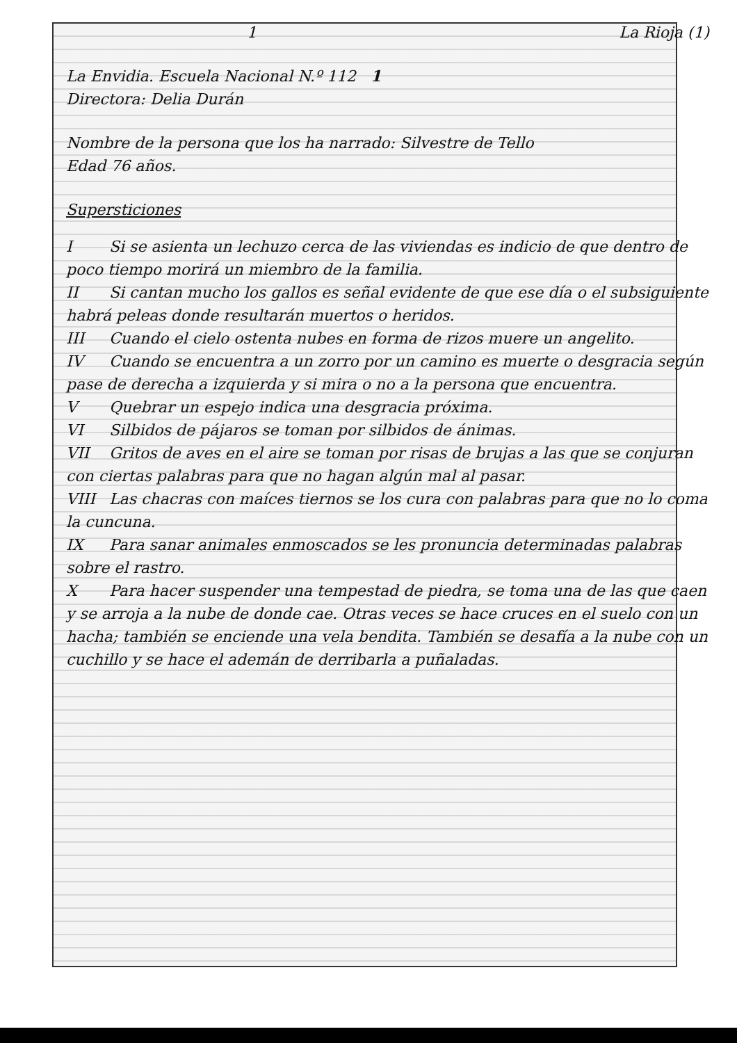1 La Rioja (1)
La Envidia. Escuela Nacional N.º 112 1
Directora: Delia Durán
Nombre de la persona que los ha narrado: Silvestre de Tello
Edad 76 años.
Supersticiones
I Si se asienta un lechuzo cerca de las viviendas es indicio de que dentro de poco tiempo morirá un miembro de la familia.
II Si cantan mucho los gallos es señal evidente de que ese día o el subsiguiente habrá peleas donde resultarán muertos o heridos.
III Cuando el cielo ostenta nubes en forma de rizos muere un angelito.
IV Cuando se encuentra a un zorro por un camino es muerte o desgracia según pase de derecha a izquierda y si mira o no a la persona que encuentra.
V Quebrar un espejo indica una desgracia próxima.
VI Silbidos de pájaros se toman por silbidos de ánimas.
VII Gritos de aves en el aire se toman por risas de brujas a las que se conjuran con ciertas palabras para que no hagan algún mal al pasar.
VIII Las chacras con maíces tiernos se los cura con palabras para que no lo coma la cuncuna.
IX Para sanar animales enmoscados se les pronuncia determinadas palabras sobre el rastro.
X Para hacer suspender una tempestad de piedra, se toma una de las que caen y se arroja a la nube de donde cae. Otras veces se hace cruces en el suelo con un hacha; también se enciende una vela bendita. También se desafía a la nube con un cuchillo y se hace el ademán de derribarla a puñaladas.